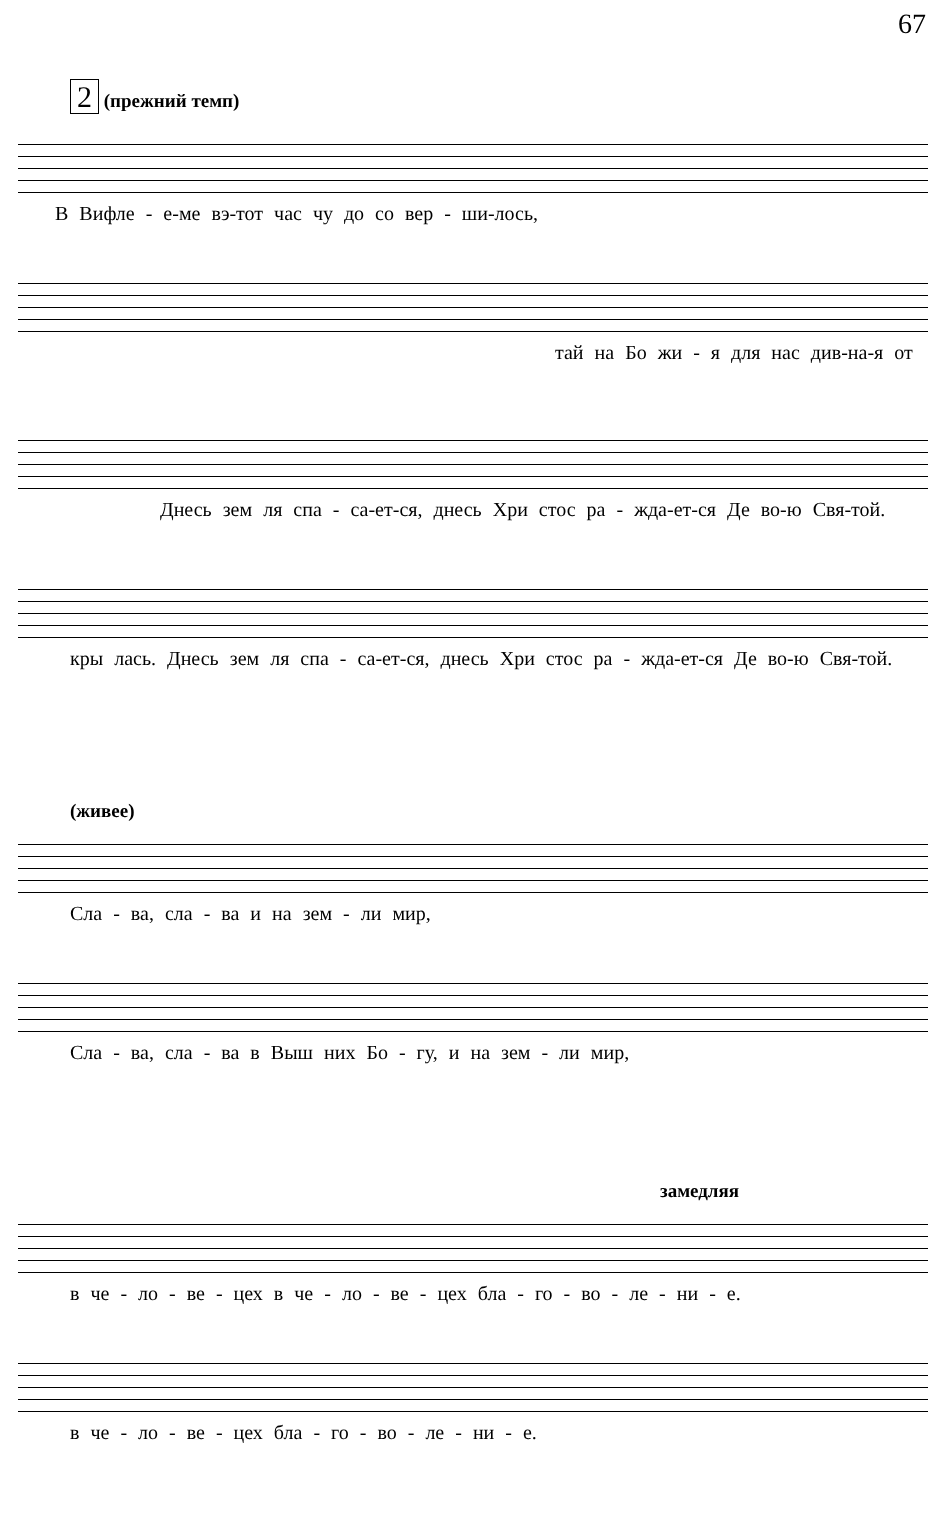67
2 (прежний темп)
В Вифле - е-ме вэ-тот час чу до со вер - ши-лось,
тай на Бо жи - я для нас див-на-я от
Днесь зем ля спа - са-ет-ся, днесь Хри стос ра - жда-ет-ся Де во-ю Свя-той.
кры лась. Днесь зем ля спа - са-ет-ся, днесь Хри стос ра - жда-ет-ся Де во-ю Свя-той.
(живее)
Сла - ва, сла - ва и на зем - ли мир,
Сла - ва, сла - ва в Выш них Бо - гу, и на зем - ли мир,
замедляя
в че - ло - ве - цех в че - ло - ве - цех бла - го - во - ле - ни - е.
в че - ло - ве - цех бла - го - во - ле - ни - е.